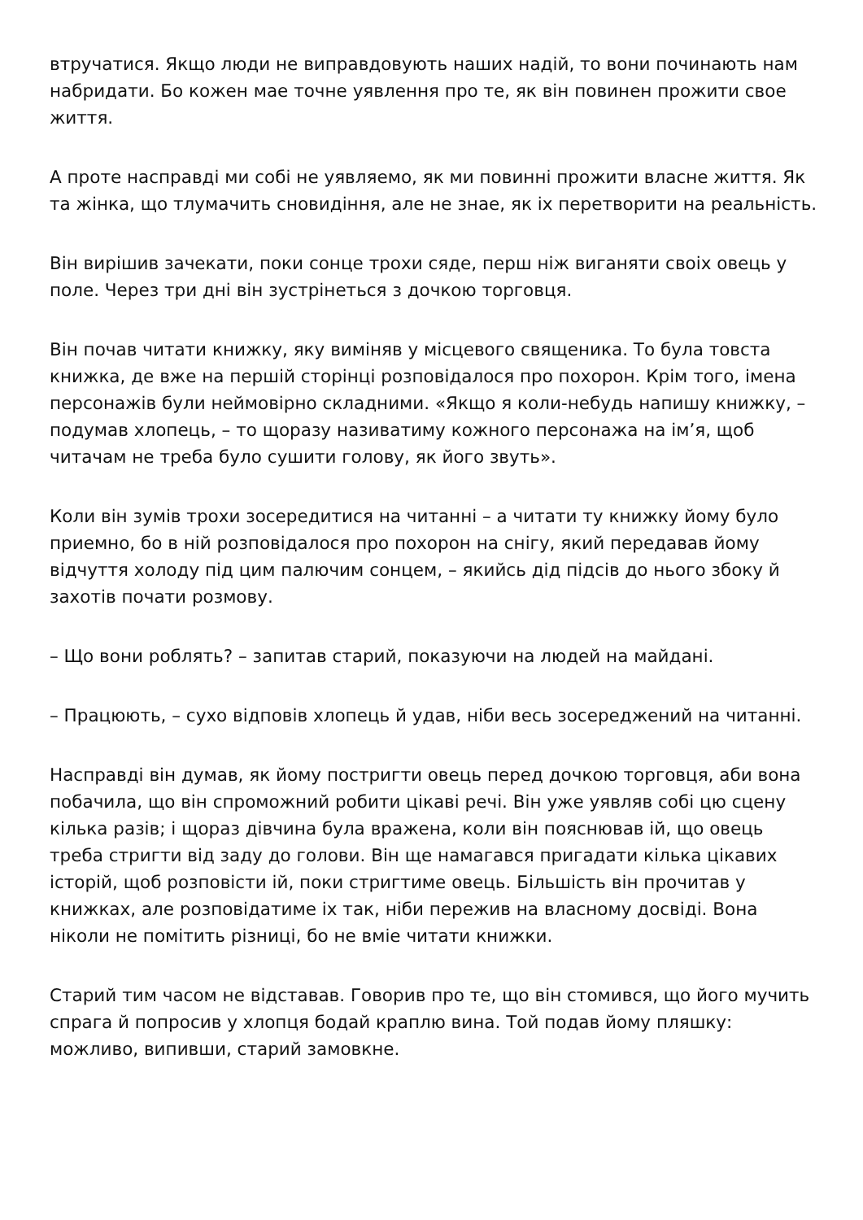втручатися. Якщо люди не виправдовують наших надій, то вони починають нам набридати. Бо кожен мае точне уявлення про те, як він повинен прожити свое життя.
А проте насправді ми собі не уявляемо, як ми повинні прожити власне життя. Як та жінка, що тлумачить сновидіння, але не знае, як іх перетворити на реальність.
Він вирішив зачекати, поки сонце трохи сяде, перш ніж виганяти своіх овець у поле. Через три дні він зустрінеться з дочкою торговця.
Він почав читати книжку, яку виміняв у місцевого священика. То була товста книжка, де вже на першій сторінці розповідалося про похорон. Крім того, імена персонажів були неймовірно складними. «Якщо я коли-небудь напишу книжку, – подумав хлопець, – то щоразу називатиму кожного персонажа на ім’я, щоб читачам не треба було сушити голову, як його звуть».
Коли він зумів трохи зосередитися на читанні – а читати ту книжку йому було приемно, бо в ній розповідалося про похорон на снігу, який передавав йому відчуття холоду під цим палючим сонцем, – якийсь дід підсів до нього збоку й захотів почати розмову.
– Що вони роблять? – запитав старий, показуючи на людей на майдані.
– Працюють, – сухо відповів хлопець й удав, ніби весь зосереджений на читанні.
Насправді він думав, як йому постригти овець перед дочкою торговця, аби вона побачила, що він спроможний робити цікаві речі. Він уже уявляв собі цю сцену кілька разів; і щораз дівчина була вражена, коли він пояснював ій, що овець треба стригти від заду до голови. Він ще намагався пригадати кілька цікавих історій, щоб розповісти ій, поки стригтиме овець. Більшість він прочитав у книжках, але розповідатиме іх так, ніби пережив на власному досвіді. Вона ніколи не помітить різниці, бо не вміе читати книжки.
Старий тим часом не відставав. Говорив про те, що він стомився, що його мучить спрага й попросив у хлопця бодай краплю вина. Той подав йому пляшку: можливо, випивши, старий замовкне.